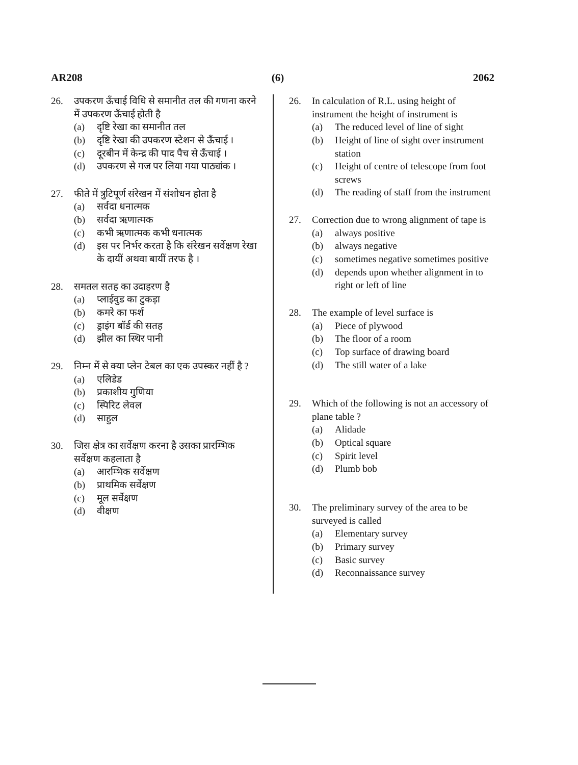AR208 (6) 2062
26. उपकरण ऊँचाई विधि से समानीत तल की गणना करने में उपकरण ऊँचाई होती है
(a) दृष्टि रेखा का समानीत तल
(b) दृष्टि रेखा की उपकरण स्टेशन से ऊँचाई ।
(c) दूरबीन में केन्द्र की पाद पैच से ऊँचाई ।
(d) उपकरण से गज पर लिया गया पाठ्यांक ।
27. फीते में त्रुटिपूर्ण संरेखन में संशोधन होता है
(a) सर्वदा धनात्मक
(b) सर्वदा ऋणात्मक
(c) कभी ऋणात्मक कभी धनात्मक
(d) इस पर निर्भर करता है कि संरेखन सर्वेक्षण रेखा के दायीं अथवा बायीं तरफ है ।
28. समतल सतह का उदाहरण है
(a) प्लाईवुड का टुकड़ा
(b) कमरे का फर्श
(c) ड्राइंग बॉर्ड की सतह
(d) झील का स्थिर पानी
29. निम्न में से क्या प्लेन टेबल का एक उपस्कर नहीं है ?
(a) एलिडेड
(b) प्रकाशीय गुणिया
(c) स्पिरिट लेवल
(d) साहुल
30. जिस क्षेत्र का सर्वेक्षण करना है उसका प्रारम्भिक सर्वेक्षण कहलाता है
(a) आरम्भिक सर्वेक्षण
(b) प्राथमिक सर्वेक्षण
(c) मूल सर्वेक्षण
(d) वीक्षण
26. In calculation of R.L. using height of instrument the height of instrument is
(a) The reduced level of line of sight
(b) Height of line of sight over instrument station
(c) Height of centre of telescope from foot screws
(d) The reading of staff from the instrument
27. Correction due to wrong alignment of tape is
(a) always positive
(b) always negative
(c) sometimes negative sometimes positive
(d) depends upon whether alignment in to right or left of line
28. The example of level surface is
(a) Piece of plywood
(b) The floor of a room
(c) Top surface of drawing board
(d) The still water of a lake
29. Which of the following is not an accessory of plane table ?
(a) Alidade
(b) Optical square
(c) Spirit level
(d) Plumb bob
30. The preliminary survey of the area to be surveyed is called
(a) Elementary survey
(b) Primary survey
(c) Basic survey
(d) Reconnaissance survey